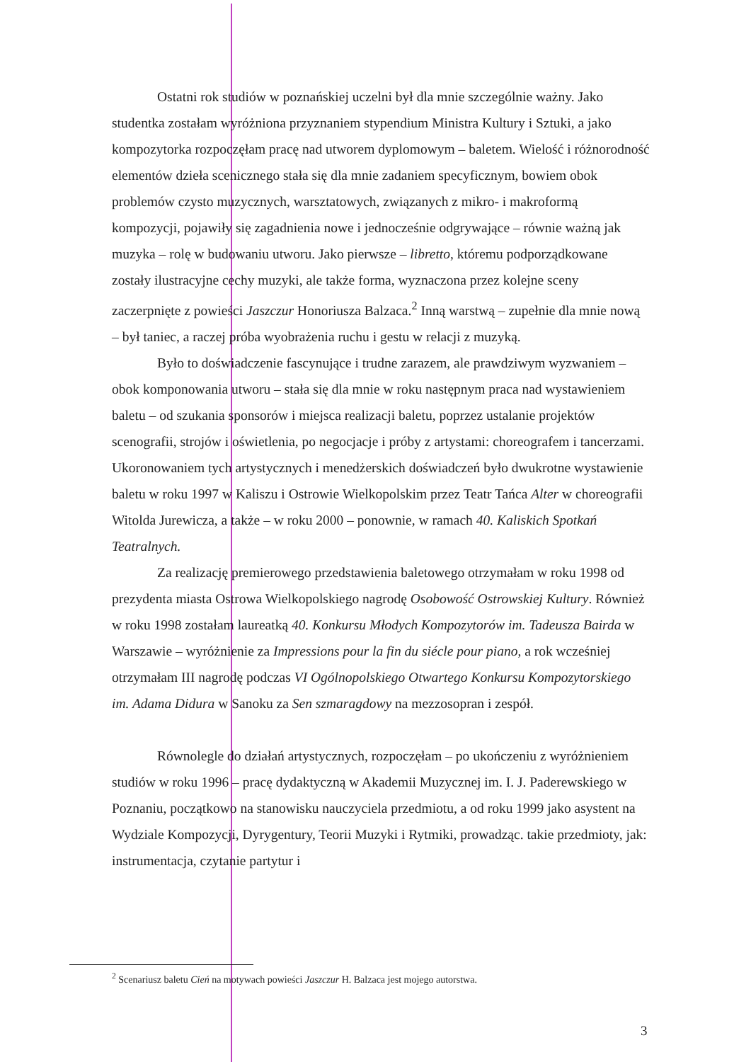Ostatni rok studiów w poznańskiej uczelni był dla mnie szczególnie ważny. Jako studentka zostałam wyróżniona przyznaniem stypendium Ministra Kultury i Sztuki, a jako kompozytorka rozpoczęłam pracę nad utworem dyplomowym – baletem. Wielość i różnorodność elementów dzieła scenicznego stała się dla mnie zadaniem specyficznym, bowiem obok problemów czysto muzycznych, warsztatowych, związanych z mikro- i makroformą kompozycji, pojawiły się zagadnienia nowe i jednocześnie odgrywające – równie ważną jak muzyka – rolę w budowaniu utworu. Jako pierwsze – libretto, któremu podporządkowane zostały ilustracyjne cechy muzyki, ale także forma, wyznaczona przez kolejne sceny zaczerpnięte z powieści Jaszczur Honoriusza Balzaca.<sup>2</sup> Inną warstwą – zupełnie dla mnie nową – był taniec, a raczej próba wyobrażenia ruchu i gestu w relacji z muzyką.
Było to doświadczenie fascynujące i trudne zarazem, ale prawdziwym wyzwaniem – obok komponowania utworu – stała się dla mnie w roku następnym praca nad wystawieniem baletu – od szukania sponsorów i miejsca realizacji baletu, poprzez ustalanie projektów scenografii, strojów i oświetlenia, po negocjacje i próby z artystami: choreografem i tancerzami. Ukoronowaniem tych artystycznych i menedżerskich doświadczeń było dwukrotne wystawienie baletu w roku 1997 w Kaliszu i Ostrowie Wielkopolskim przez Teatr Tańca Alter w choreografii Witolda Jurewicza, a także – w roku 2000 – ponownie, w ramach 40. Kaliskich Spotkań Teatralnych.
Za realizację premierowego przedstawienia baletowego otrzymałam w roku 1998 od prezydenta miasta Ostrowa Wielkopolskiego nagrodę Osobowość Ostrowskiej Kultury. Również w roku 1998 zostałam laureatką 40. Konkursu Młodych Kompozytorów im. Tadeusza Bairda w Warszawie – wyróżnienie za Impressions pour la fin du siécle pour piano, a rok wcześniej otrzymałam III nagrodę podczas VI Ogólnopolskiego Otwartego Konkursu Kompozytorskiego im. Adama Didura w Sanoku za Sen szmaragdowy na mezzosopran i zespół.
Równolegle do działań artystycznych, rozpoczęłam – po ukończeniu z wyróżnieniem studiów w roku 1996 – pracę dydaktyczną w Akademii Muzycznej im. I. J. Paderewskiego w Poznaniu, początkowo na stanowisku nauczyciela przedmiotu, a od roku 1999 jako asystent na Wydziale Kompozycji, Dyrygentury, Teorii Muzyki i Rytmiki, prowadząc. takie przedmioty, jak: instrumentacja, czytanie partytur i
<sup>2</sup> Scenariusz baletu Cień na motywach powieści Jaszczur H. Balzaca jest mojego autorstwa.
3